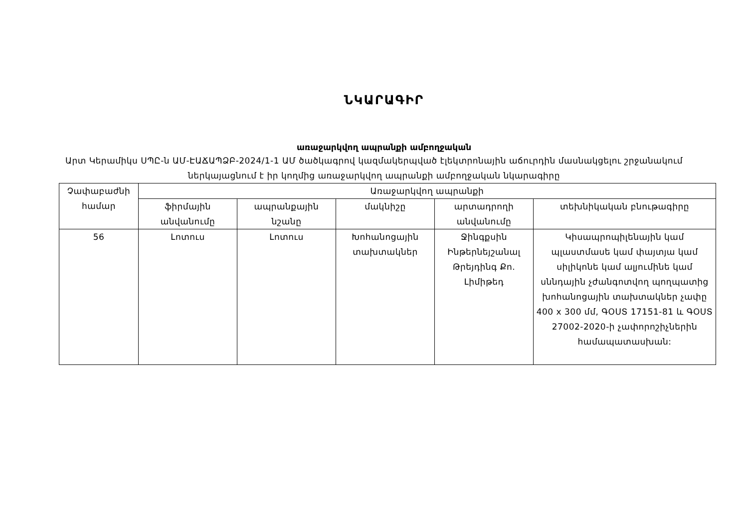ՆԿԱՐԱԳԻՐ
առաջարկվող ապրանքի ամբողջական
Արտ Կերամիկս ՍՊԸ-ն ԱՄ-ԷԱՃԱՊՁԲ-2024/1-1 ԱՄ ծածկագրով կազմակերպված էլեկտրոնային աճուրդին մասնակցելու շրջանակում ներկայացնում է իր կողմից առաջարկվող ապրանքի ամբողջական նկարագիրը
| Չափաբաժնի համար | Առաջարկվող ապրանքի | | | | |
| --- | --- | --- | --- | --- | --- |
| | ֆիրմային անվանումը | ապրանքային նշանը | մակնիշը | արտադրողի անվանումը | տեխնիկական բնութագիրը |
| 56 | Լոտուս | Լոտուս | Խոհանոցային տախտակներ | Ջինգքսին Ինթերնեյշանալ Թրեյդինգ Քո. Լիմիթեդ | Կիսապրոպիլենային կամ պլաստմասե կամ փայտյա կամ սիլիկոնե կամ ալյումինե կամ սննդային չժանգոտվող պողպատից խոհանոցային տախտակներ չափը 400 x 300 մմ, ԳՕՍՏ 17151-81 և ԳՕՍՏ 27002-2020-ի չափորոշիչներին համապատասխան: |